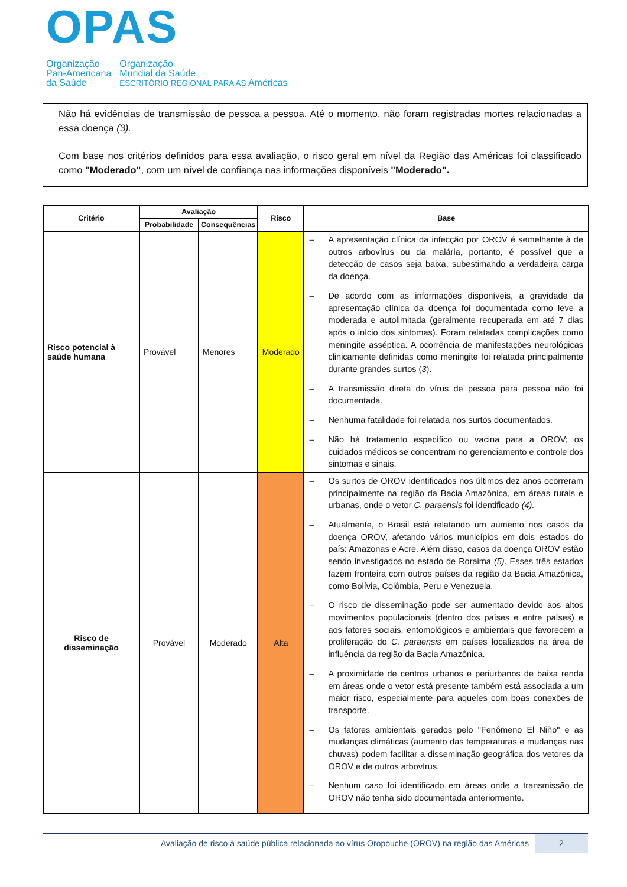OPAS
Organização
Pan-Americana
da Saúde
Organização
Mundial da Saúde
ESCRITÓRIO REGIONAL PARA AS Américas
Não há evidências de transmissão de pessoa a pessoa. Até o momento, não foram registradas mortes relacionadas a essa doença (3).
Com base nos critérios definidos para essa avaliação, o risco geral em nível da Região das Américas foi classificado como "Moderado", com um nível de confiança nas informações disponíveis "Moderado".
| Critério | Avaliação | | Risco | Base |
| --- | --- | --- | --- | --- |
| | Probabilidade | Consequências | | |
| Risco potencial à saúde humana | Provável | Menores | Moderado | – A apresentação clínica da infecção por OROV é semelhante à de outros arbovírus ou da malária, portanto, é possível que a detecção de casos seja baixa, subestimando a verdadeira carga da doença. – De acordo com as informações disponíveis, a gravidade da apresentação clínica da doença foi documentada como leve a moderada e autolimitada (geralmente recuperada em até 7 dias após o início dos sintomas). Foram relatadas complicações como meningite asséptica. A ocorrência de manifestações neurológicas clinicamente definidas como meningite foi relatada principalmente durante grandes surtos ( 3 ). – A transmissão direta do vírus de pessoa para pessoa não foi documentada. – Nenhuma fatalidade foi relatada nos surtos documentados. – Não há tratamento específico ou vacina para a OROV; os cuidados médicos se concentram no gerenciamento e controle dos sintomas e sinais. |
| Risco de disseminação | Provável | Moderado | Alta | – Os surtos de OROV identificados nos últimos dez anos ocorreram principalmente na região da Bacia Amazônica, em áreas rurais e urbanas, onde o vetor C. paraensis foi identificado (4). – Atualmente, o Brasil está relatando um aumento nos casos da doença OROV, afetando vários municípios em dois estados do país: Amazonas e Acre. Além disso, casos da doença OROV estão sendo investigados no estado de Roraima (5). Esses três estados fazem fronteira com outros países da região da Bacia Amazônica, como Bolívia, Colômbia, Peru e Venezuela. – O risco de disseminação pode ser aumentado devido aos altos movimentos populacionais (dentro dos países e entre países) e aos fatores sociais, entomológicos e ambientais que favorecem a proliferação do C. paraensis em países localizados na área de influência da região da Bacia Amazônica. – A proximidade de centros urbanos e periurbanos de baixa renda em áreas onde o vetor está presente também está associada a um maior risco, especialmente para aqueles com boas conexões de transporte. – Os fatores ambientais gerados pelo "Fenômeno El Niño" e as mudanças climáticas (aumento das temperaturas e mudanças nas chuvas) podem facilitar a disseminação geográfica dos vetores da OROV e de outros arbovírus. – Nenhum caso foi identificado em áreas onde a transmissão de OROV não tenha sido documentada anteriormente. |
Avaliação de risco à saúde pública relacionada ao vírus Oropouche (OROV) na região das Américas
2